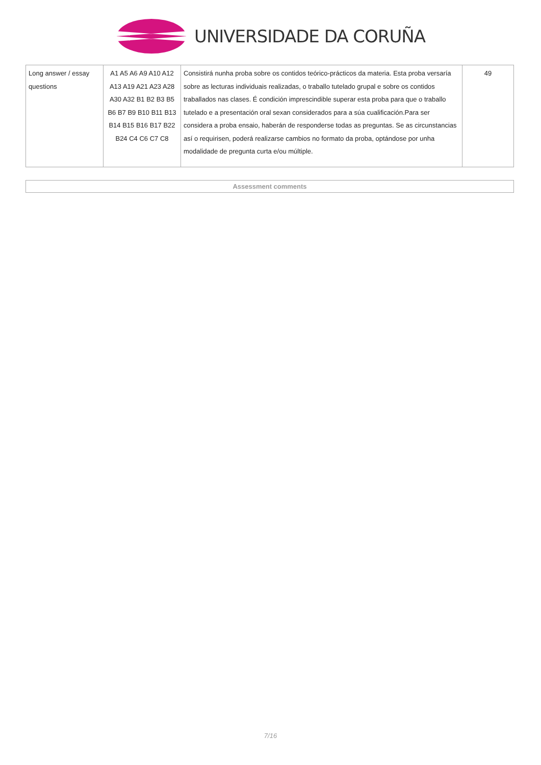UNIVERSIDADE DA CORUÑA
| Long answer / essay questions | A1 A5 A6 A9 A10 A12 A13 A19 A21 A23 A28 A30 A32 B1 B2 B3 B5 B6 B7 B9 B10 B11 B13 B14 B15 B16 B17 B22 B24 C4 C6 C7 C8 | Consistirá nunha proba sobre os contidos teórico-prácticos da materia. Esta proba versaría sobre as lecturas individuais realizadas, o traballo tutelado grupal e sobre os contidos traballados nas clases. É condición imprescindible superar esta proba para que o traballo tutelado e a presentación oral sexan considerados para a súa cualificación.Para ser considera a proba ensaio, haberán de responderse todas as preguntas. Se as circunstancias así o requirisen, poderá realizarse cambios no formato da proba, optándose por unha modalidade de pregunta curta e/ou múltiple. | 49 |
Assessment comments
7/16